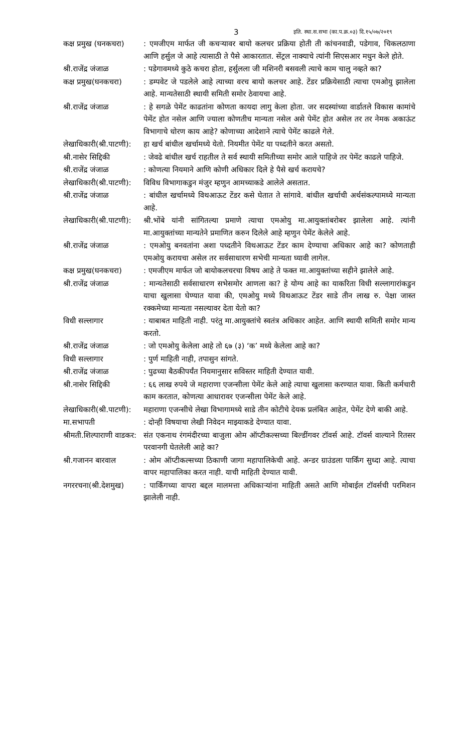3 इति. स्था.स.सभा (का.प.क्र.०३) दि.१५/०७/२०१९
कक्ष प्रमुख (घनकचरा) : एमजीएम मार्फत जी कचऱ्यावर बायो कलचर प्रक्रिया होती ती कांचनवाडी, पडेगाव, चिकलठाणा आणि हर्सुल जे आहे त्यासाठी ते पैसे आकारतात. सेंट्रल नाक्याचे त्यांनी सिएसआर मधुन केले होते.
श्री.राजेंद्र जंजाळ : पडेगावमध्ये कुठे कचरा होता, हर्सुलला जी मशिनरी बसवली त्याचे काम चालु नव्हते का?
कक्ष प्रमुख(घनकचरा) : डम्पवेट जे पडलेले आहे त्याच्या वरच बायो कलचर आहे. टेंडर प्रक्रियेसाठी त्याचा एमओयु झालेला आहे. मान्यतेसाठी स्थायी समिती समोर ठेवायचा आहे.
श्री.राजेंद्र जंजाळ : हे सगळे पेमेंट काढतांना कोणता कायदा लागु केला होता. जर सदस्यांच्या वार्डातले विकास कामांचे पेमेंट होत नसेल आणि ज्याला कोणतीच मान्यता नसेल असे पेमेंट होत असेल तर तर नेमक अकाऊंट विभागाचे धोरण काय आहे? कोणाच्या आदेशाने त्याचे पेमेंट काढले गेले.
लेखाधिकारी(श्री.पाटणी): हा खर्च बांधील खर्चामध्ये येतो. नियमीत पेमेंट या पध्दतीने करत असतो.
श्री.नासेर सिद्दिकी : जेवढे बांधील खर्च राहतील ते सर्व स्थायी समितीच्या समोर आले पाहिजे तर पेमेंट काढले पाहिजे.
श्री.राजेंद्र जंजाळ : कोणत्या नियमाने आणि कोणी अधिकार दिले हे पैसे खर्च करायचे?
लेखाधिकारी(श्री.पाटणी): विविध विभागाकडुन मंजुर म्हणुन आमच्याकडे आलेले असतात.
श्री.राजेंद्र जंजाळ : बांधील खर्चामध्ये विथआऊट टेंडर कसे घेतात ते सांगावे. बांधील खर्चाची अर्थसंकल्पामध्ये मान्यता आहे.
लेखाधिकारी(श्री.पाटणी): श्री.भोंबे यांनी सांगितल्या प्रमाणे त्याचा एमओयु मा.आयुक्तांबरोबर झालेला आहे. त्यांनी मा.आयुक्तांच्या मान्यतेने प्रमाणित करुन दिलेले आहे म्हणुन पेमेंट केलेले आहे.
श्री.राजेंद्र जंजाळ : एमओयु बनवतांना अशा पध्दतीने विथआऊट टेंडर काम देण्याचा अधिकार आहे का? कोणताही एमओयु करायचा असेल तर सर्वसाधारण सभेची मान्यता घ्यावी लागेल.
कक्ष प्रमुख(घनकचरा) : एमजीएम मार्फत जो बायोकलचरचा विषय आहे ते फक्त मा.आयुक्तांच्या सहीने झालेले आहे.
श्री.राजेंद्र जंजाळ : मान्यतेसाठी सर्वसाधारण सभेसमोर आणला का? हे योग्य आहे का याकरिता विधी सल्लागारांकडुन याचा खुलासा घेण्यात यावा की, एमओयु मध्ये विथआऊट टेंडर साडे तीन लाख रु. पेक्षा जास्त रक्कमेच्या मान्यता नसल्यावर देता येतो का?
विधी सल्लागार : याबाबत माहिती नाही. परंतु मा.आयुक्तांचे स्वतंत्र अधिकार आहेत. आणि स्थायी समिती समोर मान्य करतो.
श्री.राजेंद्र जंजाळ : जो एमओयु केलेला आहे तो ६७ (३) ‘क’ मध्ये केलेला आहे का?
विधी सल्लागार : पुर्ण माहिती नाही, तपासुन सांगते.
श्री.राजेंद्र जंजाळ : पुढच्या बैठकीपर्यंत नियमानुसार सविस्तर माहिती देण्यात यावी.
श्री.नासेर सिद्दिकी : ६६ लाख रुपये जे महाराणा एजन्सीला पेमेंट केले आहे त्याचा खुलासा करण्यात यावा. किती कर्मचारी काम करतात, कोणत्या आधारावर एजन्सीला पेमेंट केले आहे.
लेखाधिकारी(श्री.पाटणी): महाराणा एजन्सीचे लेखा विभागामध्ये साडे तीन कोटीचे देयक प्रलंबित आहेत, पेमेंट देणे बाकी आहे.
मा.सभापती : दोन्ही विषयाचा लेखी निवेदन माझ्याकडे देण्यात यावा.
श्रीमती.शिल्पाराणी वाडकर: संत एकनाथ रंगमंदीरच्या बाजुला ओम ऑप्टीकल्सच्या बिल्डींगवर टॉवर्स आहे. टॉवर्स वाल्याने रितसर परवानगी घेतलेली आहे का?
श्री.गजानन बारवाल : ओम ऑप्टीकल्सच्या ठिकाणी जागा महापालिकेची आहे. अन्डर ग्राउंडला पार्किंग सुध्दा आहे. त्याचा वापर महापालिका करत नाही. याची माहिती देण्यात यावी.
नगररचना(श्री.देशमुख) : पार्किंगच्या वापरा बद्दल मालमत्ता अधिकाऱ्यांना माहिती असते आणि मोबाईल टॉवर्सची परमिशन झालेली नाही.